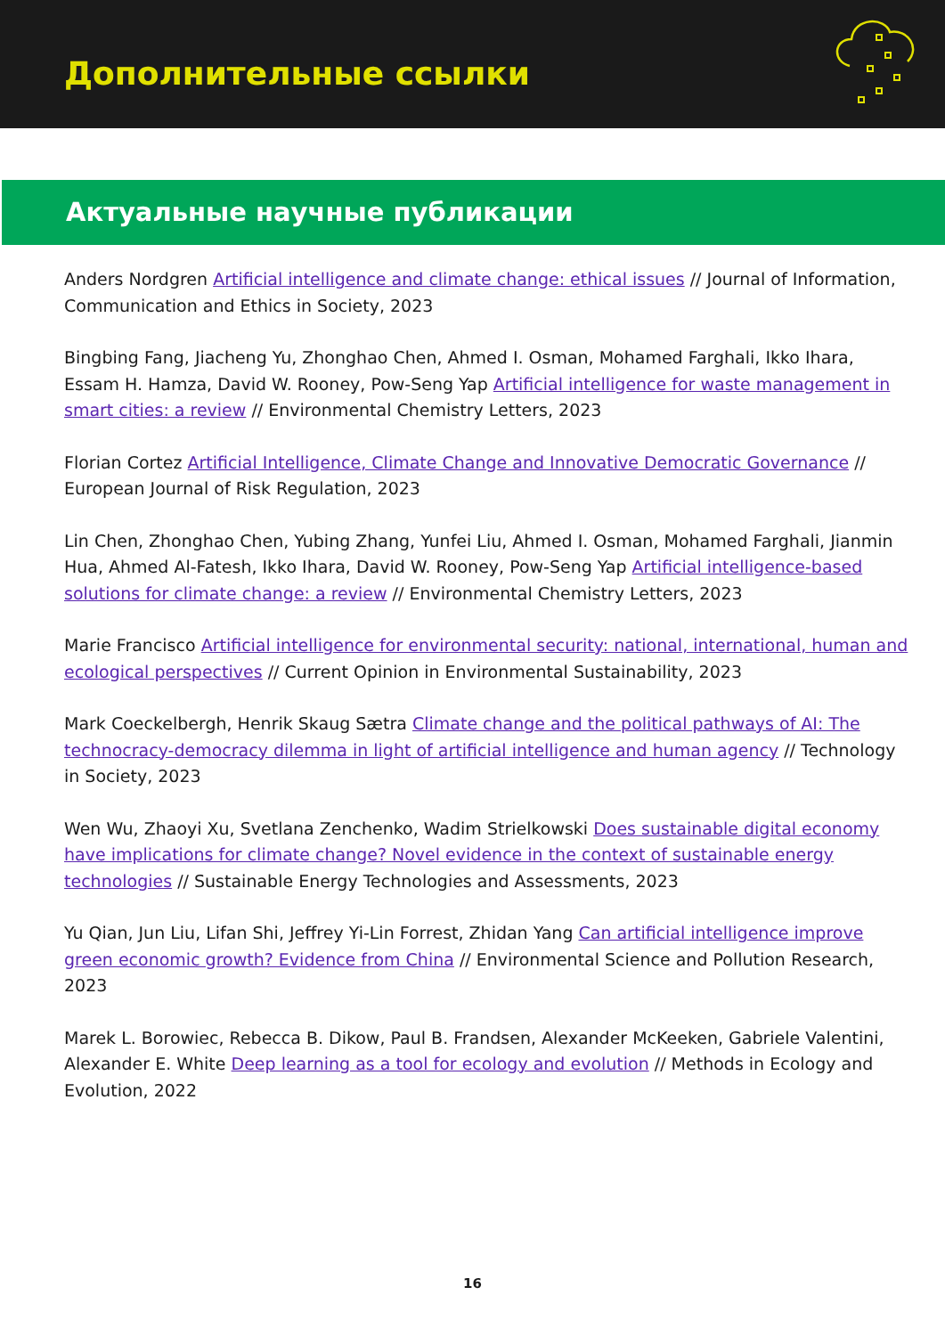Дополнительные ссылки
Актуальные научные публикации
Anders Nordgren Artificial intelligence and climate change: ethical issues // Journal of Information, Communication and Ethics in Society, 2023
Bingbing Fang, Jiacheng Yu, Zhonghao Chen, Ahmed I. Osman, Mohamed Farghali, Ikko Ihara, Essam H. Hamza, David W. Rooney, Pow-Seng Yap Artificial intelligence for waste management in smart cities: a review // Environmental Chemistry Letters, 2023
Florian Cortez Artificial Intelligence, Climate Change and Innovative Democratic Governance // European Journal of Risk Regulation, 2023
Lin Chen, Zhonghao Chen, Yubing Zhang, Yunfei Liu, Ahmed I. Osman, Mohamed Farghali, Jianmin Hua, Ahmed Al-Fatesh, Ikko Ihara, David W. Rooney, Pow-Seng Yap Artificial intelligence-based solutions for climate change: a review // Environmental Chemistry Letters, 2023
Marie Francisco Artificial intelligence for environmental security: national, international, human and ecological perspectives // Current Opinion in Environmental Sustainability, 2023
Mark Coeckelbergh, Henrik Skaug Sætra Climate change and the political pathways of AI: The technocracy-democracy dilemma in light of artificial intelligence and human agency // Technology in Society, 2023
Wen Wu, Zhaoyi Xu, Svetlana Zenchenko, Wadim Strielkowski Does sustainable digital economy have implications for climate change? Novel evidence in the context of sustainable energy technologies // Sustainable Energy Technologies and Assessments, 2023
Yu Qian, Jun Liu, Lifan Shi, Jeffrey Yi-Lin Forrest, Zhidan Yang Can artificial intelligence improve green economic growth? Evidence from China // Environmental Science and Pollution Research, 2023
Marek L. Borowiec, Rebecca B. Dikow, Paul B. Frandsen, Alexander McKeeken, Gabriele Valentini, Alexander E. White Deep learning as a tool for ecology and evolution // Methods in Ecology and Evolution, 2022
16